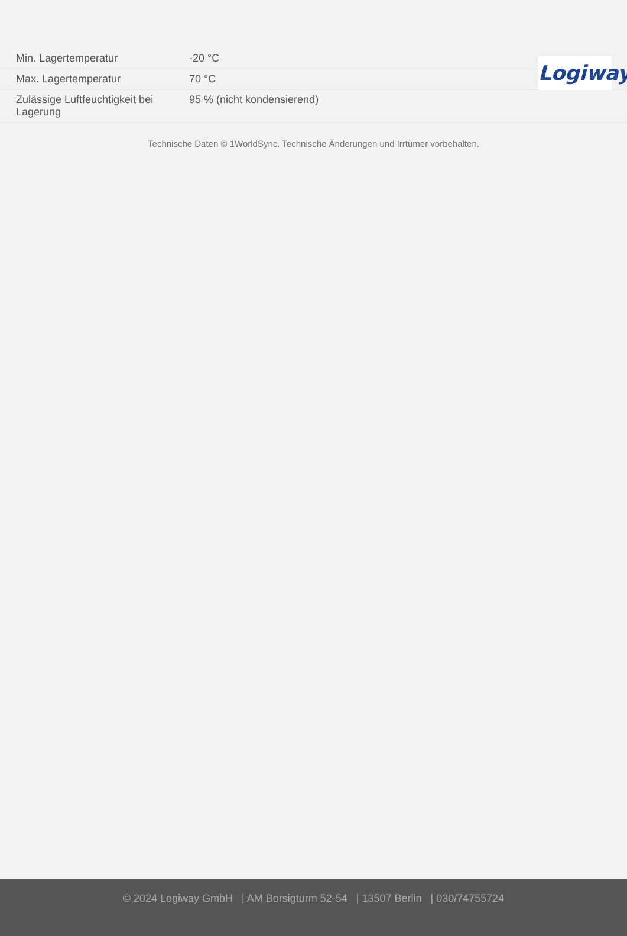Logiway
| Min. Lagertemperatur | -20 °C |
| Max. Lagertemperatur | 70 °C |
| Zulässige Luftfeuchtigkeit bei Lagerung | 95 % (nicht kondensierend) |
Technische Daten © 1WorldSync. Technische Änderungen und Irrtümer vorbehalten.
© 2024 Logiway GmbH | AM Borsigturm 52-54 | 13507 Berlin | 030/74755724